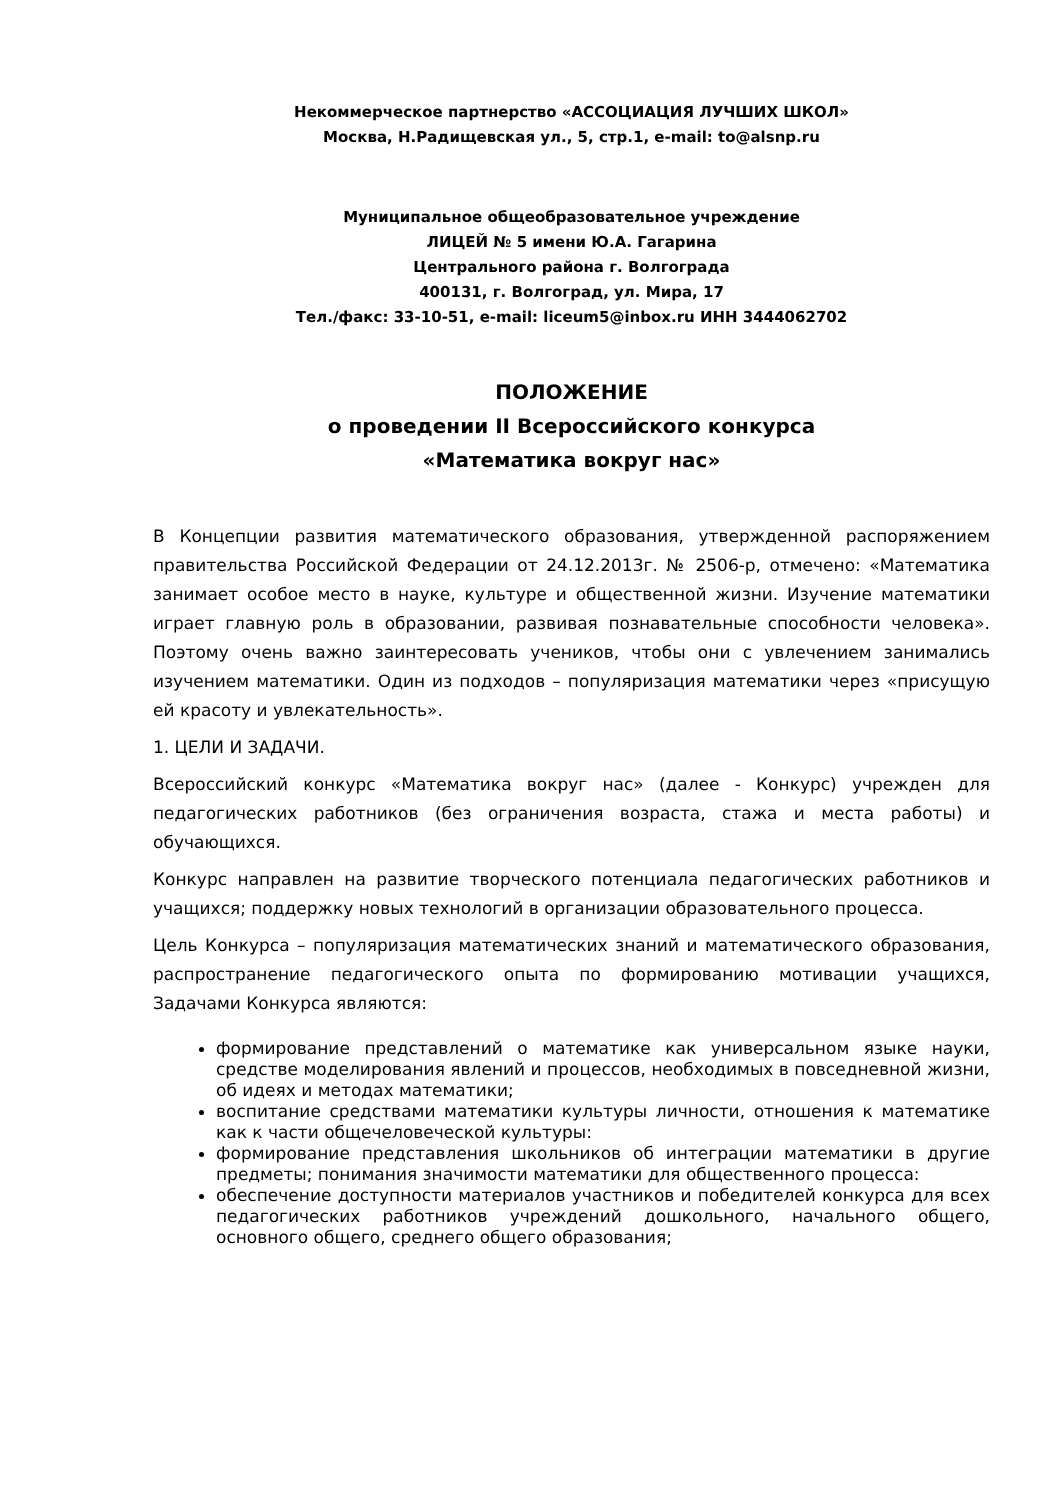Некоммерческое партнерство «АССОЦИАЦИЯ ЛУЧШИХ ШКОЛ»
Москва, Н.Радищевская ул., 5, стр.1, e-mail: to@alsnp.ru
Муниципальное общеобразовательное учреждение
ЛИЦЕЙ № 5 имени Ю.А. Гагарина
Центрального района г. Волгограда
400131, г. Волгоград, ул. Мира, 17
Тел./факс: 33-10-51, e-mail: liceum5@inbox.ru ИНН 3444062702
ПОЛОЖЕНИЕ
о проведении II Всероссийского конкурса
«Математика вокруг нас»
В Концепции развития математического образования, утвержденной распоряжением правительства Российской Федерации от 24.12.2013г. № 2506-р, отмечено: «Математика занимает особое место в науке, культуре и общественной жизни. Изучение математики играет главную роль в образовании, развивая познавательные способности человека». Поэтому очень важно заинтересовать учеников, чтобы они с увлечением занимались изучением математики. Один из подходов – популяризация математики через «присущую ей красоту и увлекательность».
1. ЦЕЛИ И ЗАДАЧИ.
Всероссийский конкурс «Математика вокруг нас» (далее - Конкурс) учрежден для педагогических работников (без ограничения возраста, стажа и места работы) и обучающихся.
Конкурс направлен на развитие творческого потенциала педагогических работников и учащихся; поддержку новых технологий в организации образовательного процесса.
Цель Конкурса – популяризация математических знаний и математического образования, распространение педагогического опыта по формированию мотивации учащихся, Задачами Конкурса являются:
формирование представлений о математике как универсальном языке науки, средстве моделирования явлений и процессов, необходимых в повседневной жизни, об идеях и методах математики;
воспитание средствами математики культуры личности, отношения к математике как к части общечеловеческой культуры:
формирование представления школьников об интеграции математики в другие предметы; понимания значимости математики для общественного процесса:
обеспечение доступности материалов участников и победителей конкурса для всех педагогических работников учреждений дошкольного, начального общего, основного общего, среднего общего образования;